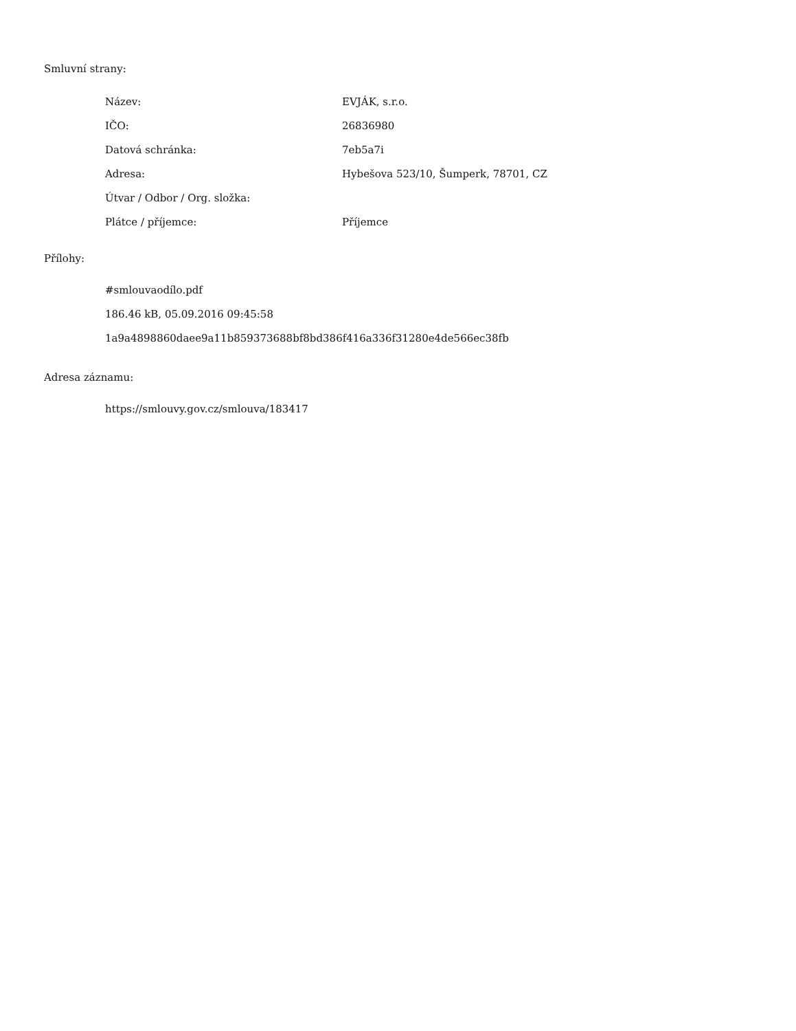Smluvní strany:
| Název: | EVJÁK, s.r.o. |
| IČO: | 26836980 |
| Datová schránka: | 7eb5a7i |
| Adresa: | Hybešova 523/10, Šumperk, 78701, CZ |
| Útvar / Odbor / Org. složka: | |
| Plátce / příjemce: | Příjemce |
Přílohy:
#smlouvaodílo.pdf
186.46 kB, 05.09.2016 09:45:58
1a9a4898860daee9a11b859373688bf8bd386f416a336f31280e4de566ec38fb
Adresa záznamu:
https://smlouvy.gov.cz/smlouva/183417